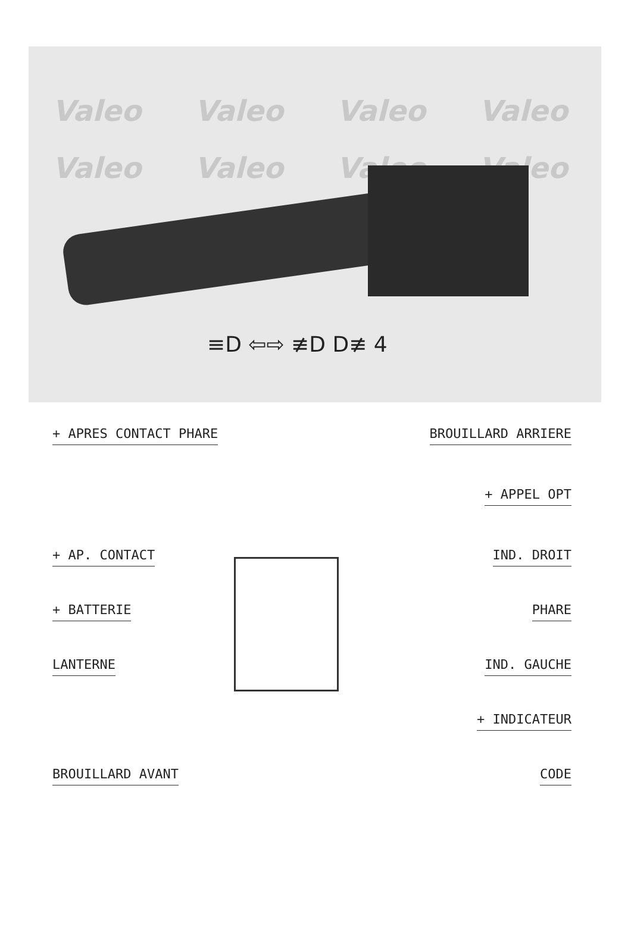Valeo Valeo Valeo Valeo Valeo Valeo Valeo Valeo
≡D ⇦⇨ ≢D D≢ 4
+ APRES CONTACT PHARE BROUILLARD ARRIERE
+ APPEL OPT
+ AP. CONTACT IND. DROIT
+ BATTERIE PHARE
LANTERNE IND. GAUCHE
+ INDICATEUR
BROUILLARD AVANT CODE